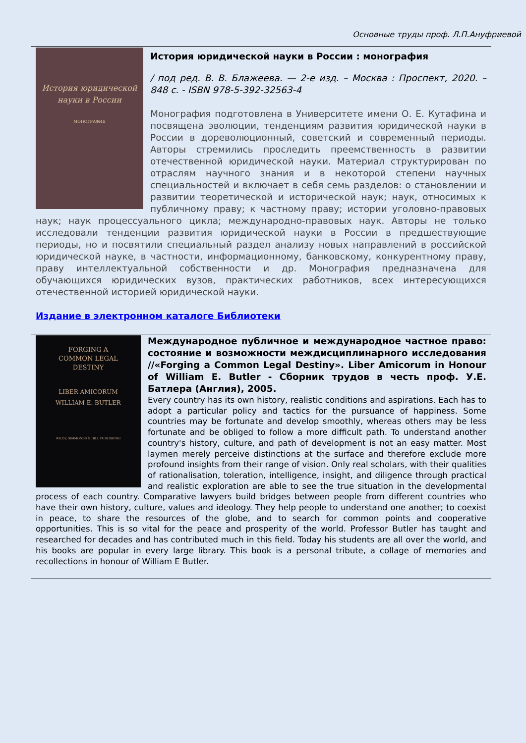Основные труды проф. Л.П.Ануфриевой
История юридической
науки в России
МОНОГРАФИЯ
История юридической науки в России : монография
/ под ред. В. В. Блажеева. — 2-е изд. – Москва : Проспект, 2020. – 848 с. - ISBN 978-5-392-32563-4
Монография подготовлена в Университете имени О. Е. Кутафина и посвящена эволюции, тенденциям развития юридической науки в России в дореволюционный, советский и современный периоды. Авторы стремились проследить преемственность в развитии отечественной юридической науки. Материал структурирован по отраслям научного знания и в некоторой степени научных специальностей и включает в себя семь разделов: о становлении и развитии теоретической и исторической наук; наук, относимых к публичному праву; к частному праву; истории уголовно-правовых наук; наук процессуального цикла; международно-правовых наук. Авторы не только исследовали тенденции развития юридической науки в России в предшествующие периоды, но и посвятили специальный раздел анализу новых направлений в российской юридической науке, в частности, информационному, банковскому, конкурентному праву, праву интеллектуальной собственности и др. Монография предназначена для обучающихся юридических вузов, практических работников, всех интересующихся отечественной историей юридической науки.
Издание в электронном каталоге Библиотеки
FORGING A
COMMON LEGAL
DESTINY
LIBER AMICORUM
WILLIAM E. BUTLER
WILDY, SIMMONDS & HILL PUBLISHING
Международное публичное и международное частное право: состояние и возможности междисциплинарного исследования //«Forging a Common Legal Destiny». Liber Amicorum in Honour of William E. Butler - Сборник трудов в честь проф. У.Е. Батлера (Англия), 2005.
Every country has its own history, realistic conditions and aspirations. Each has to adopt a particular policy and tactics for the pursuance of happiness. Some countries may be fortunate and develop smoothly, whereas others may be less fortunate and be obliged to follow a more difficult path. To understand another country's history, culture, and path of development is not an easy matter. Most laymen merely perceive distinctions at the surface and therefore exclude more profound insights from their range of vision. Only real scholars, with their qualities of rationalisation, toleration, intelligence, insight, and diligence through practical and realistic exploration are able to see the true situation in the developmental process of each country. Comparative lawyers build bridges between people from different countries who have their own history, culture, values and ideology. They help people to understand one another; to coexist in peace, to share the resources of the globe, and to search for common points and cooperative opportunities. This is so vital for the peace and prosperity of the world. Professor Butler has taught and researched for decades and has contributed much in this field. Today his students are all over the world, and his books are popular in every large library. This book is a personal tribute, a collage of memories and recollections in honour of William E Butler.